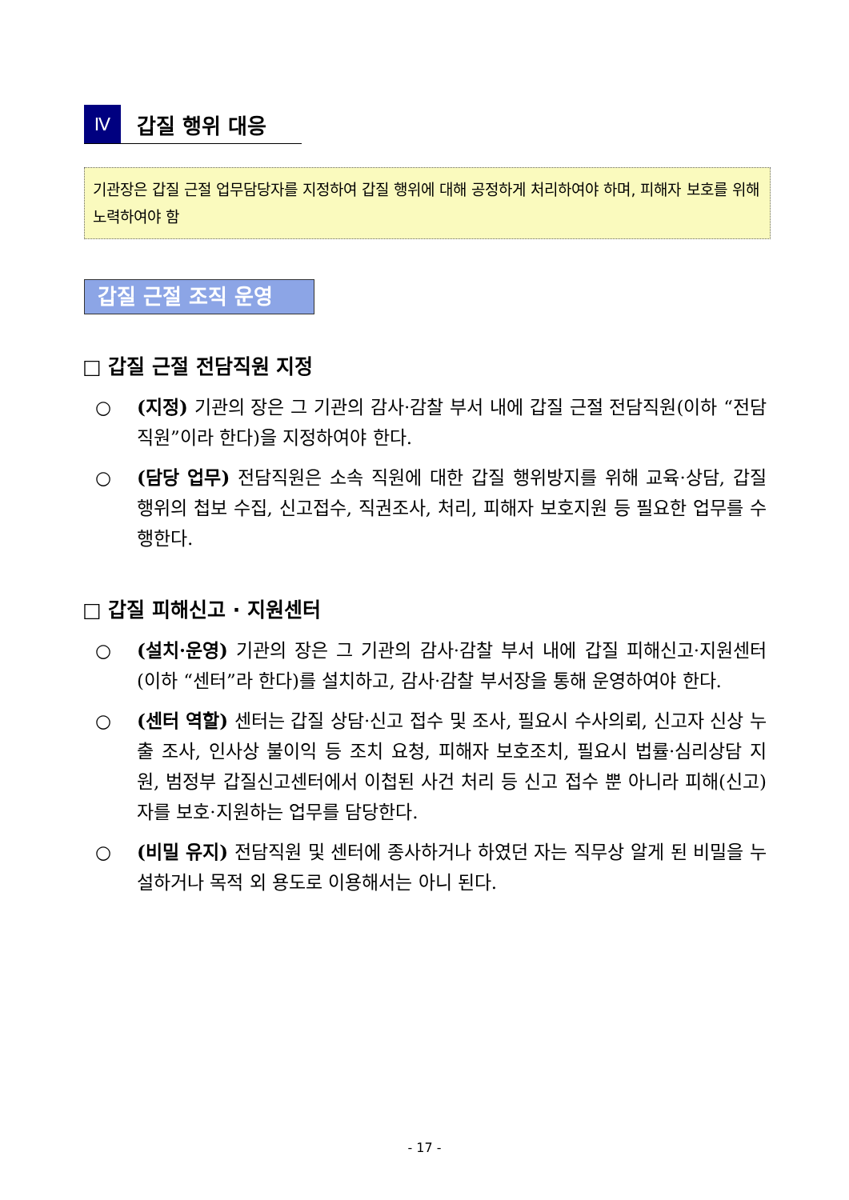Ⅳ
갑질 행위 대응
기관장은 갑질 근절 업무담당자를 지정하여 갑질 행위에 대해 공정하게 처리하여야 하며, 피해자 보호를 위해 노력하여야 함
갑질 근절 조직 운영
□ 갑질 근절 전담직원 지정
○ (지정) 기관의 장은 그 기관의 감사·감찰 부서 내에 갑질 근절 전담직원(이하 “전담직원”이라 한다)을 지정하여야 한다.
○ (담당 업무) 전담직원은 소속 직원에 대한 갑질 행위방지를 위해 교육·상담, 갑질 행위의 첩보 수집, 신고접수, 직권조사, 처리, 피해자 보호지원 등 필요한 업무를 수행한다.
□ 갑질 피해신고 · 지원센터
○ (설치·운영) 기관의 장은 그 기관의 감사·감찰 부서 내에 갑질 피해신고·지원센터(이하 “센터”라 한다)를 설치하고, 감사·감찰 부서장을 통해 운영하여야 한다.
○ (센터 역할) 센터는 갑질 상담·신고 접수 및 조사, 필요시 수사의뢰, 신고자 신상 누출 조사, 인사상 불이익 등 조치 요청, 피해자 보호조치, 필요시 법률·심리상담 지원, 범정부 갑질신고센터에서 이첩된 사건 처리 등 신고 접수 뿐 아니라 피해(신고)자를 보호·지원하는 업무를 담당한다.
○ (비밀 유지) 전담직원 및 센터에 종사하거나 하였던 자는 직무상 알게 된 비밀을 누설하거나 목적 외 용도로 이용해서는 아니 된다.
- 17 -